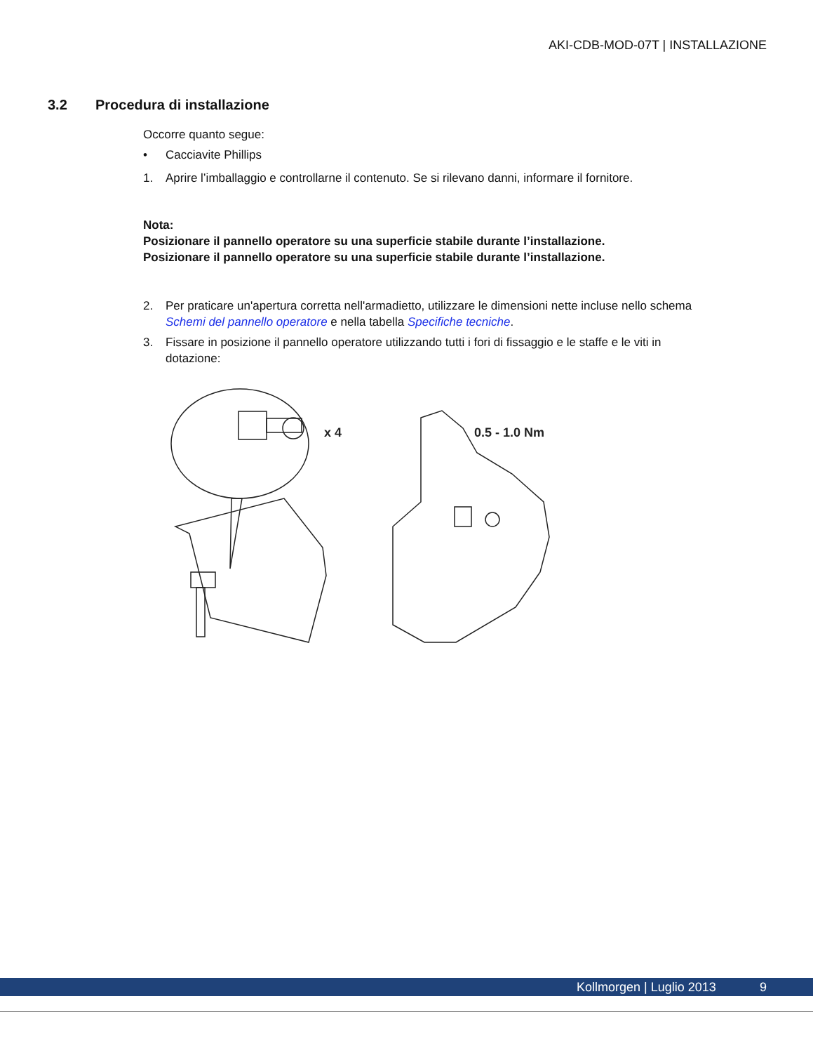AKI-CDB-MOD-07T | INSTALLAZIONE
3.2 Procedura di installazione
Occorre quanto segue:
• Cacciavite Phillips
1. Aprire l’imballaggio e controllarne il contenuto. Se si rilevano danni, informare il fornitore.
Nota:
Posizionare il pannello operatore su una superficie stabile durante l’installazione.
Posizionare il pannello operatore su una superficie stabile durante l’installazione.
2. Per praticare un'apertura corretta nell'armadietto, utilizzare le dimensioni nette incluse nello schema Schemi del pannello operatore e nella tabella Specifiche tecniche.
3. Fissare in posizione il pannello operatore utilizzando tutti i fori di fissaggio e le staffe e le viti in dotazione:
x 4
0.5 - 1.0 Nm
Kollmorgen | Luglio 2013 9